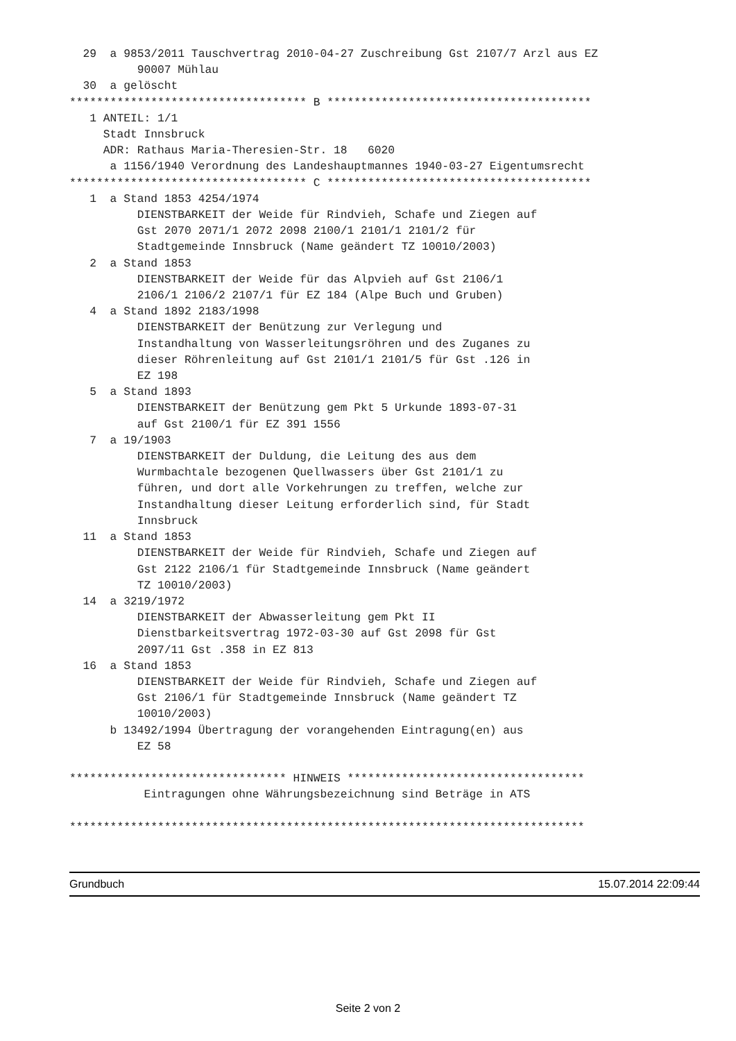29  a 9853/2011 Tauschvertrag 2010-04-27 Zuschreibung Gst 2107/7 Arzl aus EZ
          90007 Mühlau
  30  a gelöscht
*********************************** B ***************************************
   1 ANTEIL: 1/1
     Stadt Innsbruck
     ADR: Rathaus Maria-Theresien-Str. 18   6020
      a 1156/1940 Verordnung des Landeshauptmannes 1940-03-27 Eigentumsrecht
*********************************** C ***************************************
   1  a Stand 1853 4254/1974
          DIENSTBARKEIT der Weide für Rindvieh, Schafe und Ziegen auf
          Gst 2070 2071/1 2072 2098 2100/1 2101/1 2101/2 für
          Stadtgemeinde Innsbruck (Name geändert TZ 10010/2003)
   2  a Stand 1853
          DIENSTBARKEIT der Weide für das Alpvieh auf Gst 2106/1
          2106/1 2106/2 2107/1 für EZ 184 (Alpe Buch und Gruben)
   4  a Stand 1892 2183/1998
          DIENSTBARKEIT der Benützung zur Verlegung und
          Instandhaltung von Wasserleitungsröhren und des Zuganes zu
          dieser Röhrenleitung auf Gst 2101/1 2101/5 für Gst .126 in
          EZ 198
   5  a Stand 1893
          DIENSTBARKEIT der Benützung gem Pkt 5 Urkunde 1893-07-31
          auf Gst 2100/1 für EZ 391 1556
   7  a 19/1903
          DIENSTBARKEIT der Duldung, die Leitung des aus dem
          Wurmbachtale bezogenen Quellwassers über Gst 2101/1 zu
          führen, und dort alle Vorkehrungen zu treffen, welche zur
          Instandhaltung dieser Leitung erforderlich sind, für Stadt
          Innsbruck
  11  a Stand 1853
          DIENSTBARKEIT der Weide für Rindvieh, Schafe und Ziegen auf
          Gst 2122 2106/1 für Stadtgemeinde Innsbruck (Name geändert
          TZ 10010/2003)
  14  a 3219/1972
          DIENSTBARKEIT der Abwasserleitung gem Pkt II
          Dienstbarkeitsvertrag 1972-03-30 auf Gst 2098 für Gst
          2097/11 Gst .358 in EZ 813
  16  a Stand 1853
          DIENSTBARKEIT der Weide für Rindvieh, Schafe und Ziegen auf
          Gst 2106/1 für Stadtgemeinde Innsbruck (Name geändert TZ
          10010/2003)
      b 13492/1994 Übertragung der vorangehenden Eintragung(en) aus
          EZ 58

******************************** HINWEIS ***********************************
           Eintragungen ohne Währungsbezeichnung sind Beträge in ATS

****************************************************************************
Grundbuch 15.07.2014 22:09:44
Seite 2 von 2